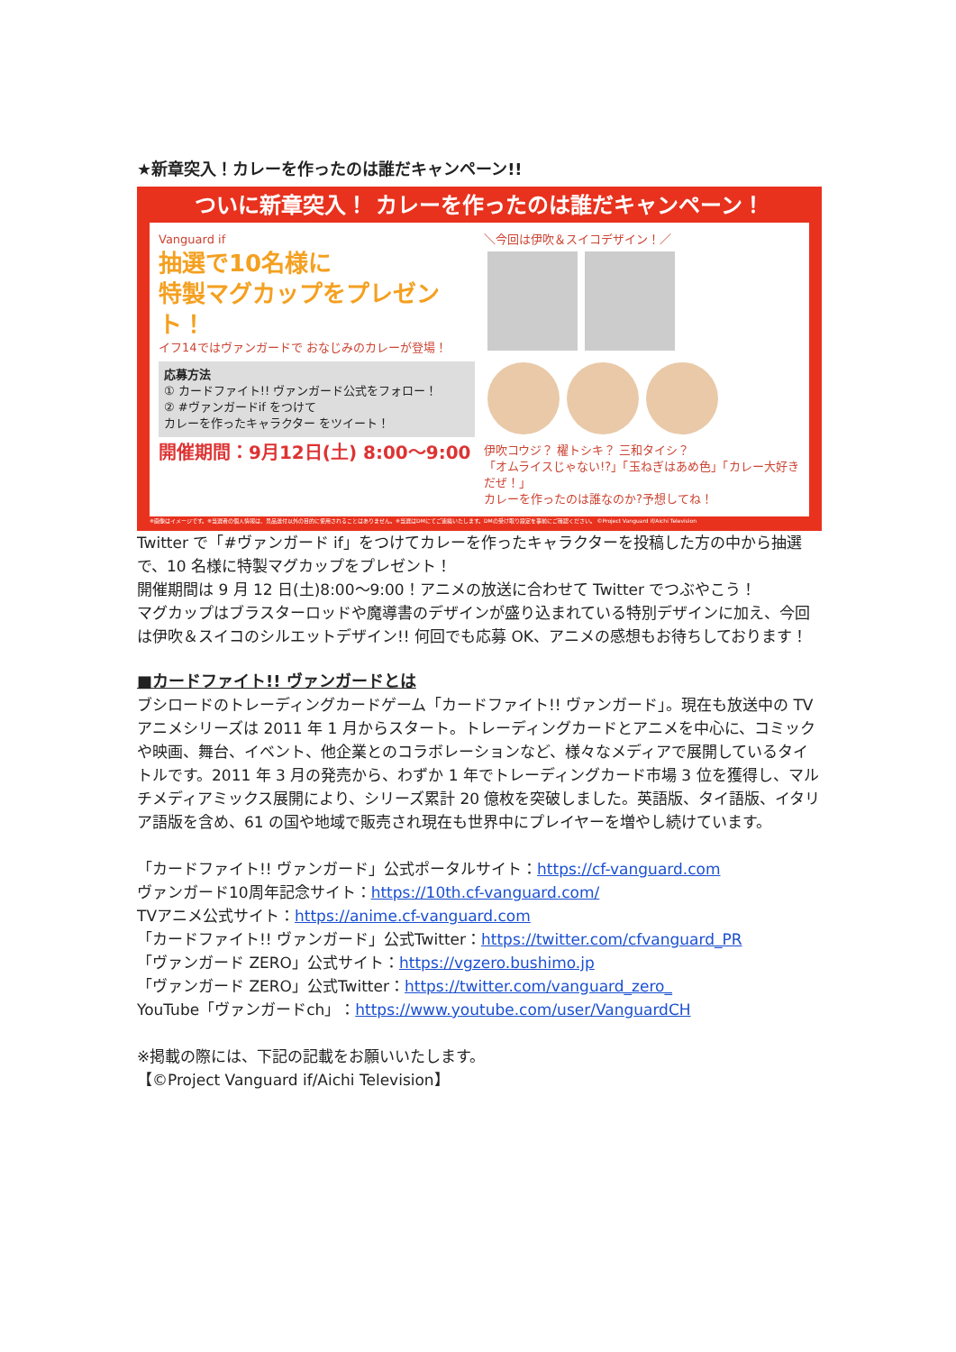★新章突入！カレーを作ったのは誰だキャンペーン!!
ついに新章突入！ カレーを作ったのは誰だキャンペーン！
Vanguard if
抽選で10名様に
特製マグカップをプレゼント！
イフ14ではヴァンガードで おなじみのカレーが登場！
応募方法
① カードファイト!! ヴァンガード公式をフォロー！
② #ヴァンガードif をつけて
カレーを作ったキャラクター をツイート！
開催期間：9月12日(土) 8:00〜9:00
＼今回は伊吹＆スイコデザイン！／
伊吹コウジ？ 櫂トシキ？ 三和タイシ？
「オムライスじゃない!?」「玉ねぎはあめ色」「カレー大好きだぜ！」
カレーを作ったのは誰なのか?予想してね！
※画像はイメージです。※当選者の個人情報は、景品送付以外の目的に使用されることはありません。※当選はDMにてご連絡いたします。DMの受け取り設定を事前にご確認ください。 ©Project Vanguard if/Aichi Television
Twitter で「#ヴァンガード if」をつけてカレーを作ったキャラクターを投稿した方の中から抽選で、10 名様に特製マグカップをプレゼント！
開催期間は 9 月 12 日(土)8:00〜9:00！アニメの放送に合わせて Twitter でつぶやこう！
マグカップはブラスターロッドや魔導書のデザインが盛り込まれている特別デザインに加え、今回は伊吹＆スイコのシルエットデザイン!! 何回でも応募 OK、アニメの感想もお待ちしております！
■カードファイト!! ヴァンガードとは
ブシロードのトレーディングカードゲーム「カードファイト!! ヴァンガード」。現在も放送中の TV アニメシリーズは 2011 年 1 月からスタート。トレーディングカードとアニメを中心に、コミックや映画、舞台、イベント、他企業とのコラボレーションなど、様々なメディアで展開しているタイトルです。2011 年 3 月の発売から、わずか 1 年でトレーディングカード市場 3 位を獲得し、マルチメディアミックス展開により、シリーズ累計 20 億枚を突破しました。英語版、タイ語版、イタリア語版を含め、61 の国や地域で販売され現在も世界中にプレイヤーを増やし続けています。
「カードファイト!! ヴァンガード」公式ポータルサイト：https://cf-vanguard.com
ヴァンガード10周年記念サイト：https://10th.cf-vanguard.com/
TVアニメ公式サイト：https://anime.cf-vanguard.com
「カードファイト!! ヴァンガード」公式Twitter：https://twitter.com/cfvanguard_PR
「ヴァンガード ZERO」公式サイト：https://vgzero.bushimo.jp
「ヴァンガード ZERO」公式Twitter：https://twitter.com/vanguard_zero_
YouTube「ヴァンガードch」：https://www.youtube.com/user/VanguardCH
※掲載の際には、下記の記載をお願いいたします。
【©Project Vanguard if/Aichi Television】